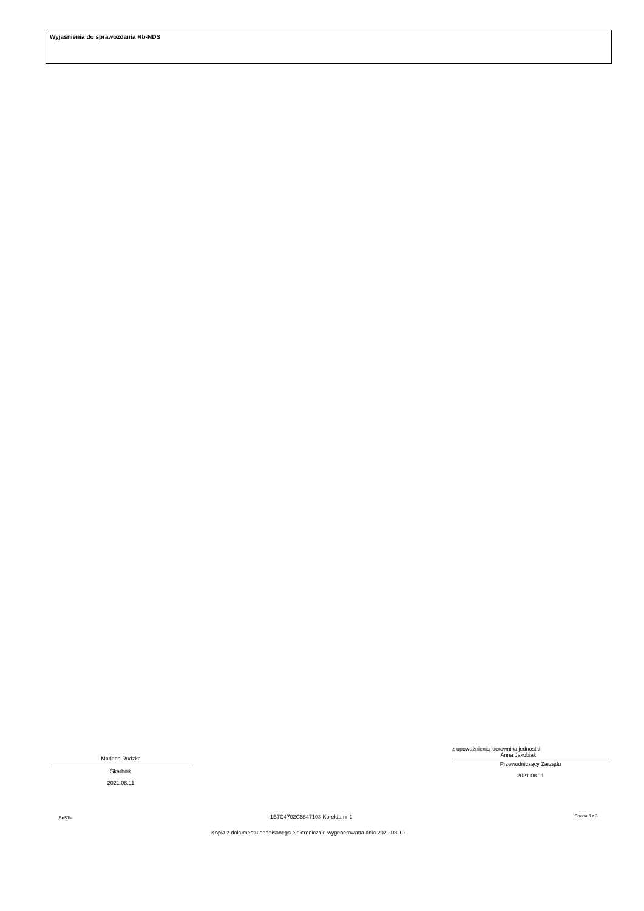Wyjaśnienia do sprawozdania Rb-NDS
Marlena Rudzka
Skarbnik
2021.08.11
z upoważnienia kierownika jednostki
Anna Jakubiak
Przewodniczący Zarządu
2021.08.11
BeSTia 1B7C4702C6847108 Korekta nr 1 Strona 3 z 3
Kopia z dokumentu podpisanego elektronicznie wygenerowana dnia 2021.08.19